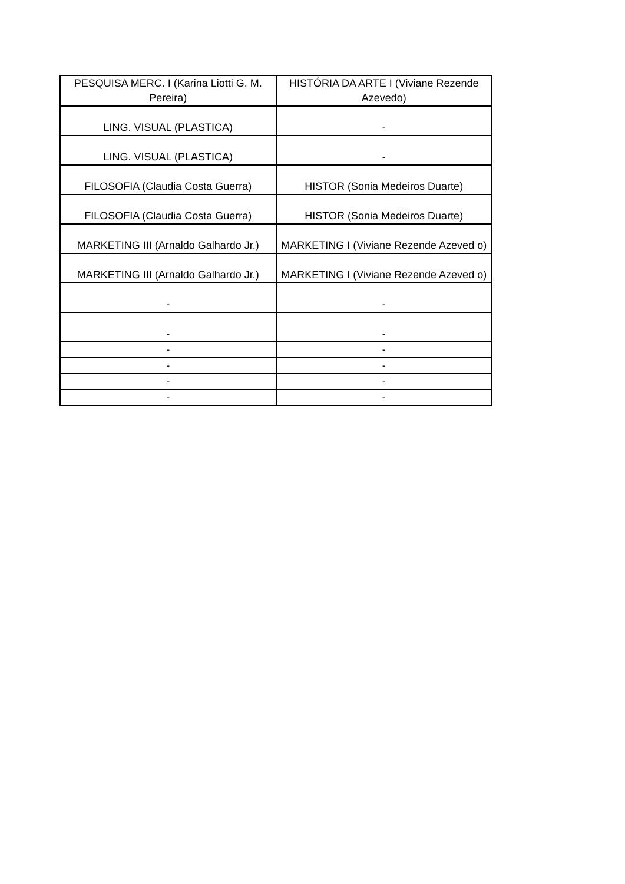| PESQUISA MERC. I (Karina Liotti G. M. Pereira) | HISTÓRIA DA ARTE I (Viviane Rezende Azevedo) |
| LING. VISUAL (PLASTICA) | - |
| LING. VISUAL (PLASTICA) | - |
| FILOSOFIA (Claudia Costa Guerra) | HISTOR (Sonia Medeiros Duarte) |
| FILOSOFIA (Claudia Costa Guerra) | HISTOR (Sonia Medeiros Duarte) |
| MARKETING III (Arnaldo Galhardo Jr.) | MARKETING I (Viviane Rezende Azeved o) |
| MARKETING III (Arnaldo Galhardo Jr.) | MARKETING I (Viviane Rezende Azeved o) |
| - | - |
| - | - |
| - | - |
| - | - |
| - | - |
| - | - |